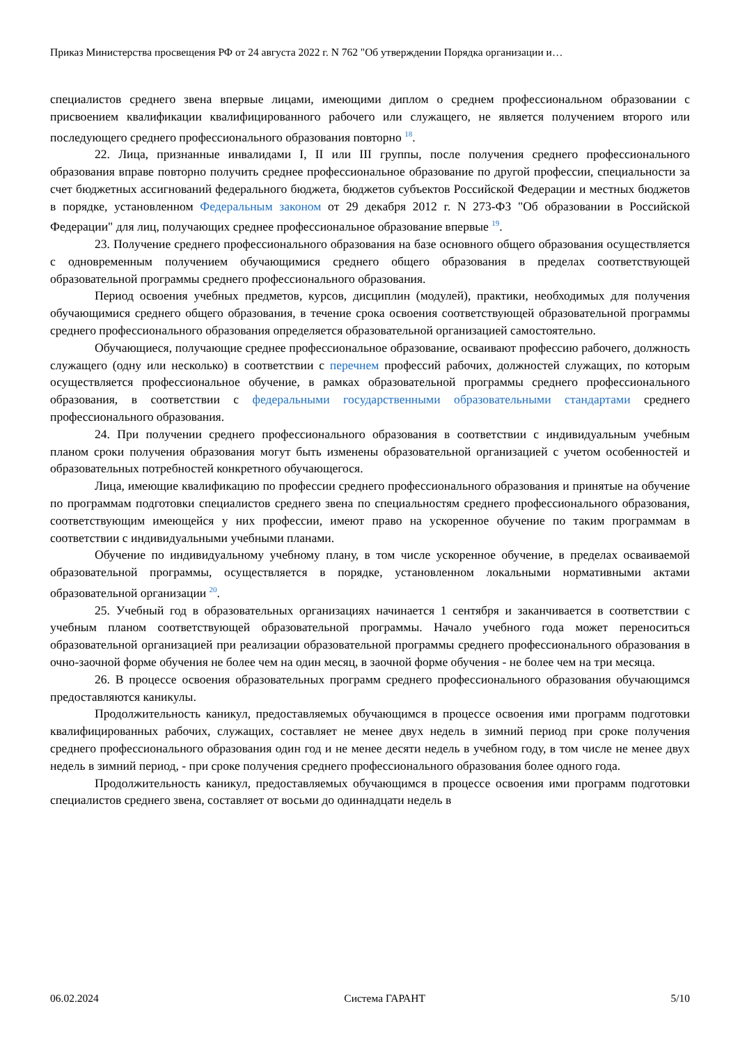Приказ Министерства просвещения РФ от 24 августа 2022 г. N 762 "Об утверждении Порядка организации и…
специалистов среднего звена впервые лицами, имеющими диплом о среднем профессиональном образовании с присвоением квалификации квалифицированного рабочего или служащего, не является получением второго или последующего среднего профессионального образования повторно <sup>18</sup>.
22. Лица, признанные инвалидами I, II или III группы, после получения среднего профессионального образования вправе повторно получить среднее профессиональное образование по другой профессии, специальности за счет бюджетных ассигнований федерального бюджета, бюджетов субъектов Российской Федерации и местных бюджетов в порядке, установленном Федеральным законом от 29 декабря 2012 г. N 273-ФЗ "Об образовании в Российской Федерации" для лиц, получающих среднее профессиональное образование впервые <sup>19</sup>.
23. Получение среднего профессионального образования на базе основного общего образования осуществляется с одновременным получением обучающимися среднего общего образования в пределах соответствующей образовательной программы среднего профессионального образования.
Период освоения учебных предметов, курсов, дисциплин (модулей), практики, необходимых для получения обучающимися среднего общего образования, в течение срока освоения соответствующей образовательной программы среднего профессионального образования определяется образовательной организацией самостоятельно.
Обучающиеся, получающие среднее профессиональное образование, осваивают профессию рабочего, должность служащего (одну или несколько) в соответствии с перечнем профессий рабочих, должностей служащих, по которым осуществляется профессиональное обучение, в рамках образовательной программы среднего профессионального образования, в соответствии с федеральными государственными образовательными стандартами среднего профессионального образования.
24. При получении среднего профессионального образования в соответствии с индивидуальным учебным планом сроки получения образования могут быть изменены образовательной организацией с учетом особенностей и образовательных потребностей конкретного обучающегося.
Лица, имеющие квалификацию по профессии среднего профессионального образования и принятые на обучение по программам подготовки специалистов среднего звена по специальностям среднего профессионального образования, соответствующим имеющейся у них профессии, имеют право на ускоренное обучение по таким программам в соответствии с индивидуальными учебными планами.
Обучение по индивидуальному учебному плану, в том числе ускоренное обучение, в пределах осваиваемой образовательной программы, осуществляется в порядке, установленном локальными нормативными актами образовательной организации <sup>20</sup>.
25. Учебный год в образовательных организациях начинается 1 сентября и заканчивается в соответствии с учебным планом соответствующей образовательной программы. Начало учебного года может переноситься образовательной организацией при реализации образовательной программы среднего профессионального образования в очно-заочной форме обучения не более чем на один месяц, в заочной форме обучения - не более чем на три месяца.
26. В процессе освоения образовательных программ среднего профессионального образования обучающимся предоставляются каникулы.
Продолжительность каникул, предоставляемых обучающимся в процессе освоения ими программ подготовки квалифицированных рабочих, служащих, составляет не менее двух недель в зимний период при сроке получения среднего профессионального образования один год и не менее десяти недель в учебном году, в том числе не менее двух недель в зимний период, - при сроке получения среднего профессионального образования более одного года.
Продолжительность каникул, предоставляемых обучающимся в процессе освоения ими программ подготовки специалистов среднего звена, составляет от восьми до одиннадцати недель в
06.02.2024 Система ГАРАНТ 5/10